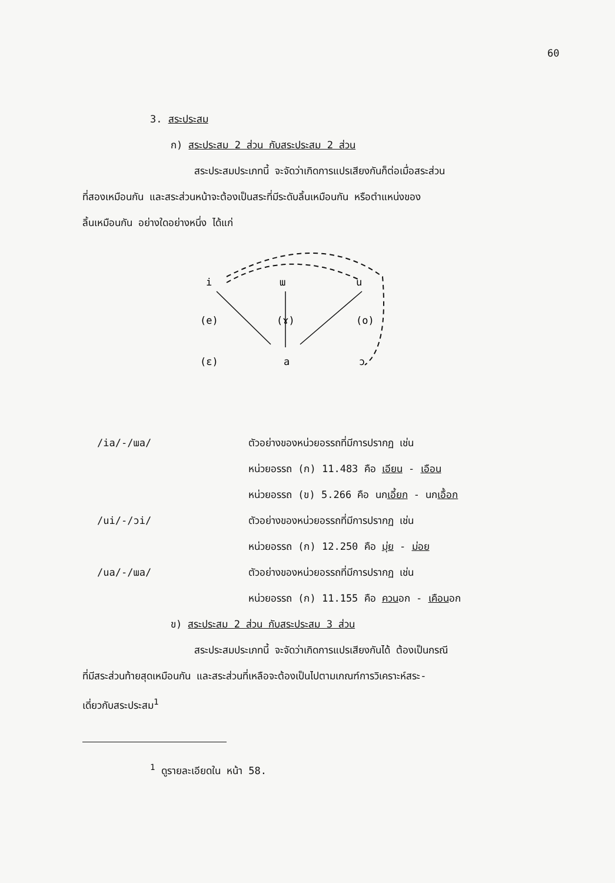60
3. สระประสม
ก) สระประสม 2 ส่วน กับสระประสม 2 ส่วน
สระประสมประเภทนี้ จะจัดว่าเกิดการแปรเสียงกันก็ต่อเมื่อสระส่วน
ที่สองเหมือนกัน และสระส่วนหน้าจะต้องเป็นสระที่มีระดับลิ้นเหมือนกัน หรือตำแหน่งของ
ลิ้นเหมือนกัน อย่างใดอย่างหนึ่ง ได้แก่
i
ɯ
u
(e)
(ɤ)
(o)
(ɛ)
a
ɔ
/ia/-/ɯa/ ตัวอย่างของหน่วยอรรถที่มีการปรากฏ เช่น
หน่วยอรรถ (ก) 11.483 คือ เอียน - เอือน
หน่วยอรรถ (ข) 5.266 คือ นกเอี้ยก - นกเอื้อก
/ui/-/ɔi/ ตัวอย่างของหน่วยอรรถที่มีการปรากฏ เช่น
หน่วยอรรถ (ก) 12.250 คือ มุ่ย - ม่อย
/ua/-/ɯa/ ตัวอย่างของหน่วยอรรถที่มีการปรากฏ เช่น
หน่วยอรรถ (ก) 11.155 คือ ควนอก - เคือนอก
ข) สระประสม 2 ส่วน กับสระประสม 3 ส่วน
สระประสมประเภทนี้ จะจัดว่าเกิดการแปรเสียงกันได้ ต้องเป็นกรณี
ที่มีสระส่วนท้ายสุดเหมือนกัน และสระส่วนที่เหลือจะต้องเป็นไปตามเกณฑ์การวิเคราะห์สระ-
เดี่ยวกับสระประสม<sup>1</sup>
<sup>1</sup> ดูรายละเอียดใน หน้า 58.